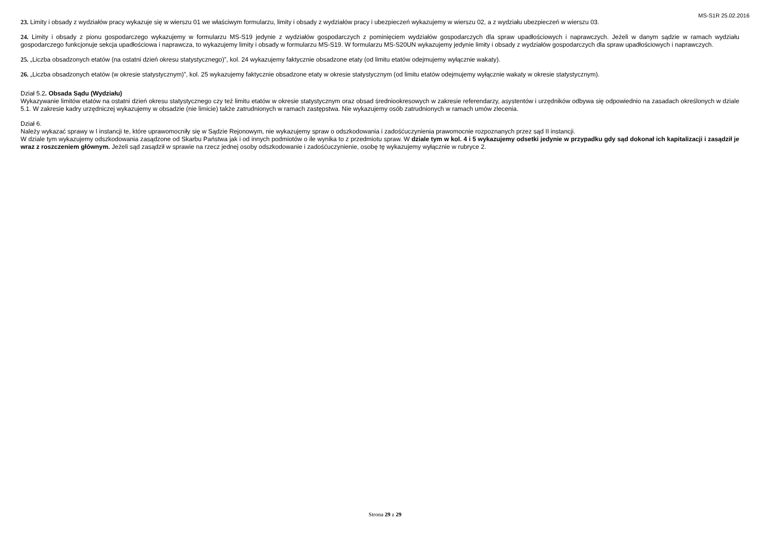MS-S1R 25.02.2016
23. Limity i obsady z wydziałów pracy wykazuje się w wierszu 01 we właściwym formularzu, limity i obsady z wydziałów pracy i ubezpieczeń wykazujemy w wierszu 02, a z wydziału ubezpieczeń w wierszu 03.
24. Limity i obsady z pionu gospodarczego wykazujemy w formularzu MS-S19 jedynie z wydziałów gospodarczych z pominięciem wydziałów gospodarczych dla spraw upadłościowych i naprawczych. Jeżeli w danym sądzie w ramach wydziału gospodarczego funkcjonuje sekcja upadłościowa i naprawcza, to wykazujemy limity i obsady w formularzu MS-S19. W formularzu MS-S20UN wykazujemy jedynie limity i obsady z wydziałów gospodarczych dla spraw upadłościowych i naprawczych.
25. „Liczba obsadzonych etatów (na ostatni dzień okresu statystycznego)”, kol. 24 wykazujemy faktycznie obsadzone etaty (od limitu etatów odejmujemy wyłącznie wakaty).
26. „Liczba obsadzonych etatów (w okresie statystycznym)”, kol. 25 wykazujemy faktycznie obsadzone etaty w okresie statystycznym (od limitu etatów odejmujemy wyłącznie wakaty w okresie statystycznym).
Dział 5.2. Obsada Sądu (Wydziału)
Wykazywanie limitów etatów na ostatni dzień okresu statystycznego czy też limitu etatów w okresie statystycznym oraz obsad średniookresowych w zakresie referendarzy, asystentów i urzędników odbywa się odpowiednio na zasadach określonych w dziale 5.1. W zakresie kadry urzędniczej wykazujemy w obsadzie (nie limicie) także zatrudnionych w ramach zastępstwa. Nie wykazujemy osób zatrudnionych w ramach umów zlecenia.
Dział 6.
Należy wykazać sprawy w I instancji te, które uprawomocniły się w Sądzie Rejonowym, nie wykazujemy spraw o odszkodowania i zadośćuczynienia prawomocnie rozpoznanych przez sąd II instancji.
W dziale tym wykazujemy odszkodowania zasądzone od Skarbu Państwa jak i od innych podmiotów o ile wynika to z przedmiotu spraw. W dziale tym w kol. 4 i 5 wykazujemy odsetki jedynie w przypadku gdy sąd dokonał ich kapitalizacji i zasądził je wraz z roszczeniem głównym. Jeżeli sąd zasądził w sprawie na rzecz jednej osoby odszkodowanie i zadośćuczynienie, osobę tę wykazujemy wyłącznie w rubryce 2.
Strona 29 z 29